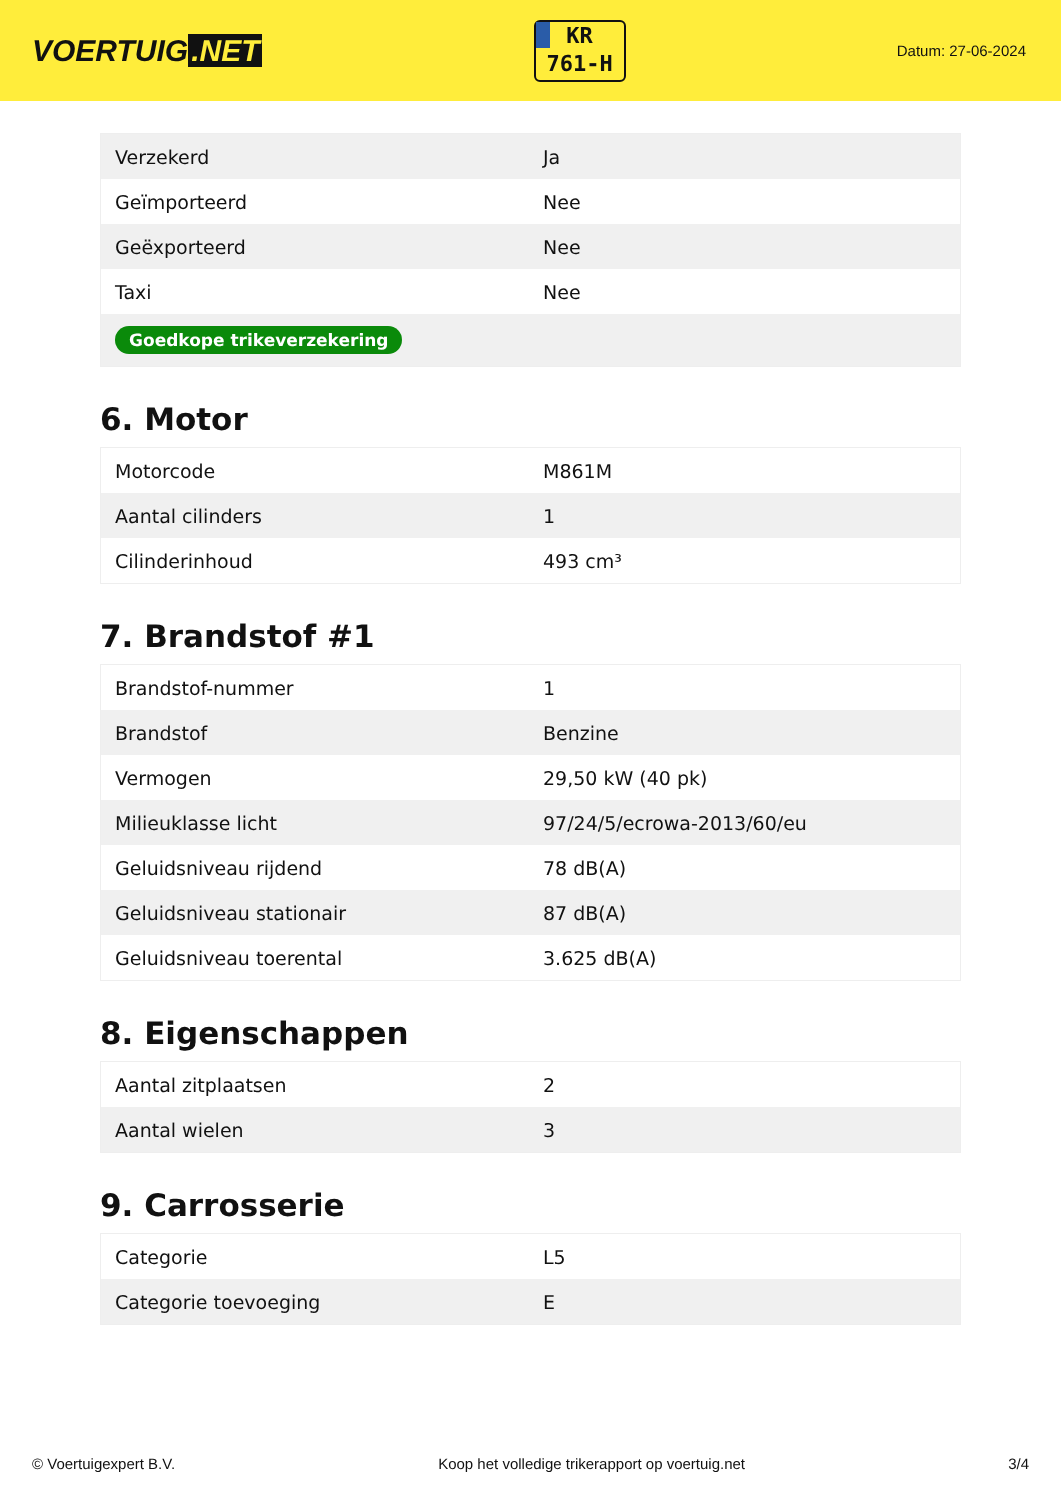VOERTUIG.NET
KR
761-H
Datum: 27-06-2024
| Verzekerd | Ja |
| Geïmporteerd | Nee |
| Geëxporteerd | Nee |
| Taxi | Nee |
| Goedkope trikeverzekering | |
6. Motor
| Motorcode | M861M |
| Aantal cilinders | 1 |
| Cilinderinhoud | 493 cm³ |
7. Brandstof #1
| Brandstof-nummer | 1 |
| Brandstof | Benzine |
| Vermogen | 29,50 kW (40 pk) |
| Milieuklasse licht | 97/24/5/ecrowa-2013/60/eu |
| Geluidsniveau rijdend | 78 dB(A) |
| Geluidsniveau stationair | 87 dB(A) |
| Geluidsniveau toerental | 3.625 dB(A) |
8. Eigenschappen
| Aantal zitplaatsen | 2 |
| Aantal wielen | 3 |
9. Carrosserie
| Categorie | L5 |
| Categorie toevoeging | E |
© Voertuigexpert B.V. Koop het volledige trikerapport op voertuig.net 3/4